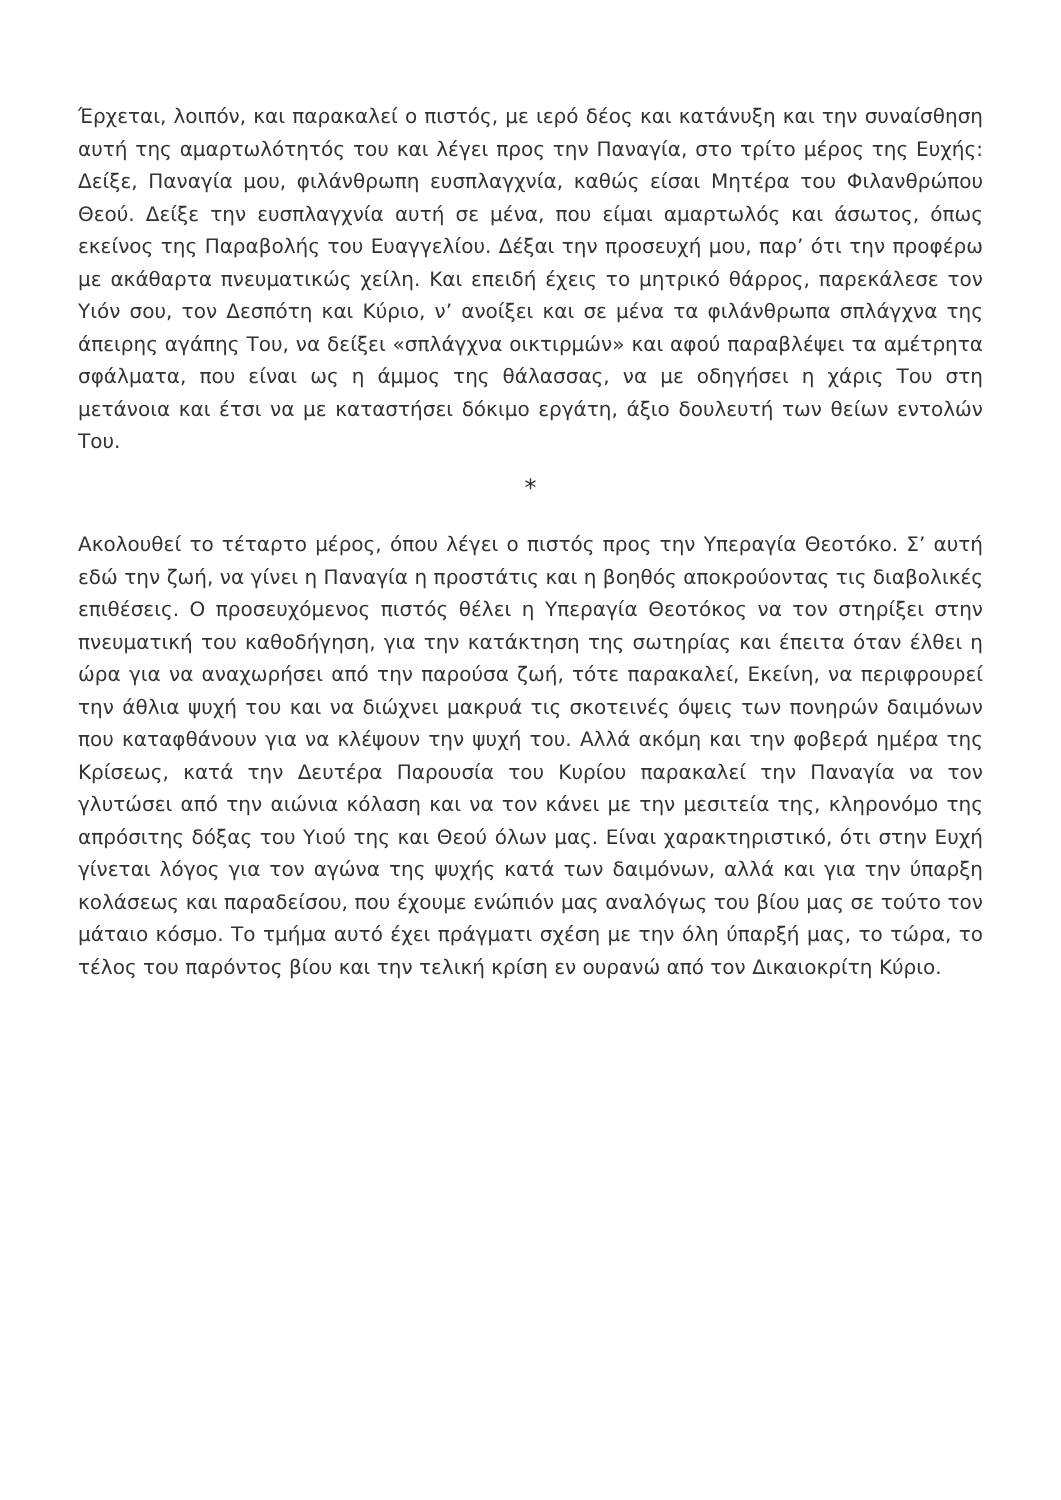Έρχεται, λοιπόν, και παρακαλεί ο πιστός, με ιερό δέος και κατάνυξη και την συναίσθηση αυτή της αμαρτωλότητός του και λέγει προς την Παναγία, στο τρίτο μέρος της Ευχής: Δείξε, Παναγία μου, φιλάνθρωπη ευσπλαγχνία, καθώς είσαι Μητέρα του Φιλανθρώπου Θεού. Δείξε την ευσπλαγχνία αυτή σε μένα, που είμαι αμαρτωλός και άσωτος, όπως εκείνος της Παραβολής του Ευαγγελίου. Δέξαι την προσευχή μου, παρ’ ότι την προφέρω με ακάθαρτα πνευματικώς χείλη. Και επειδή έχεις το μητρικό θάρρος, παρεκάλεσε τον Υιόν σου, τον Δεσπότη και Κύριο, ν’ ανοίξει και σε μένα τα φιλάνθρωπα σπλάγχνα της άπειρης αγάπης Του, να δείξει «σπλάγχνα οικτιρμών» και αφού παραβλέψει τα αμέτρητα σφάλματα, που είναι ως η άμμος της θάλασσας, να με οδηγήσει η χάρις Του στη μετάνοια και έτσι να με καταστήσει δόκιμο εργάτη, άξιο δουλευτή των θείων εντολών Του.
*
Ακολουθεί το τέταρτο μέρος, όπου λέγει ο πιστός προς την Υπεραγία Θεοτόκο. Σ’ αυτή εδώ την ζωή, να γίνει η Παναγία η προστάτις και η βοηθός αποκρούοντας τις διαβολικές επιθέσεις. Ο προσευχόμενος πιστός θέλει η Υπεραγία Θεοτόκος να τον στηρίξει στην πνευματική του καθοδήγηση, για την κατάκτηση της σωτηρίας και έπειτα όταν έλθει η ώρα για να αναχωρήσει από την παρούσα ζωή, τότε παρακαλεί, Εκείνη, να περιφρουρεί την άθλια ψυχή του και να διώχνει μακρυά τις σκοτεινές όψεις των πονηρών δαιμόνων που καταφθάνουν για να κλέψουν την ψυχή του. Αλλά ακόμη και την φοβερά ημέρα της Κρίσεως, κατά την Δευτέρα Παρουσία του Κυρίου παρακαλεί την Παναγία να τον γλυτώσει από την αιώνια κόλαση και να τον κάνει με την μεσιτεία της, κληρονόμο της απρόσιτης δόξας του Υιού της και Θεού όλων μας. Είναι χαρακτηριστικό, ότι στην Ευχή γίνεται λόγος για τον αγώνα της ψυχής κατά των δαιμόνων, αλλά και για την ύπαρξη κολάσεως και παραδείσου, που έχουμε ενώπιόν μας αναλόγως του βίου μας σε τούτο τον μάταιο κόσμο. Το τμήμα αυτό έχει πράγματι σχέση με την όλη ύπαρξή μας, το τώρα, το τέλος του παρόντος βίου και την τελική κρίση εν ουρανώ από τον Δικαιοκρίτη Κύριο.